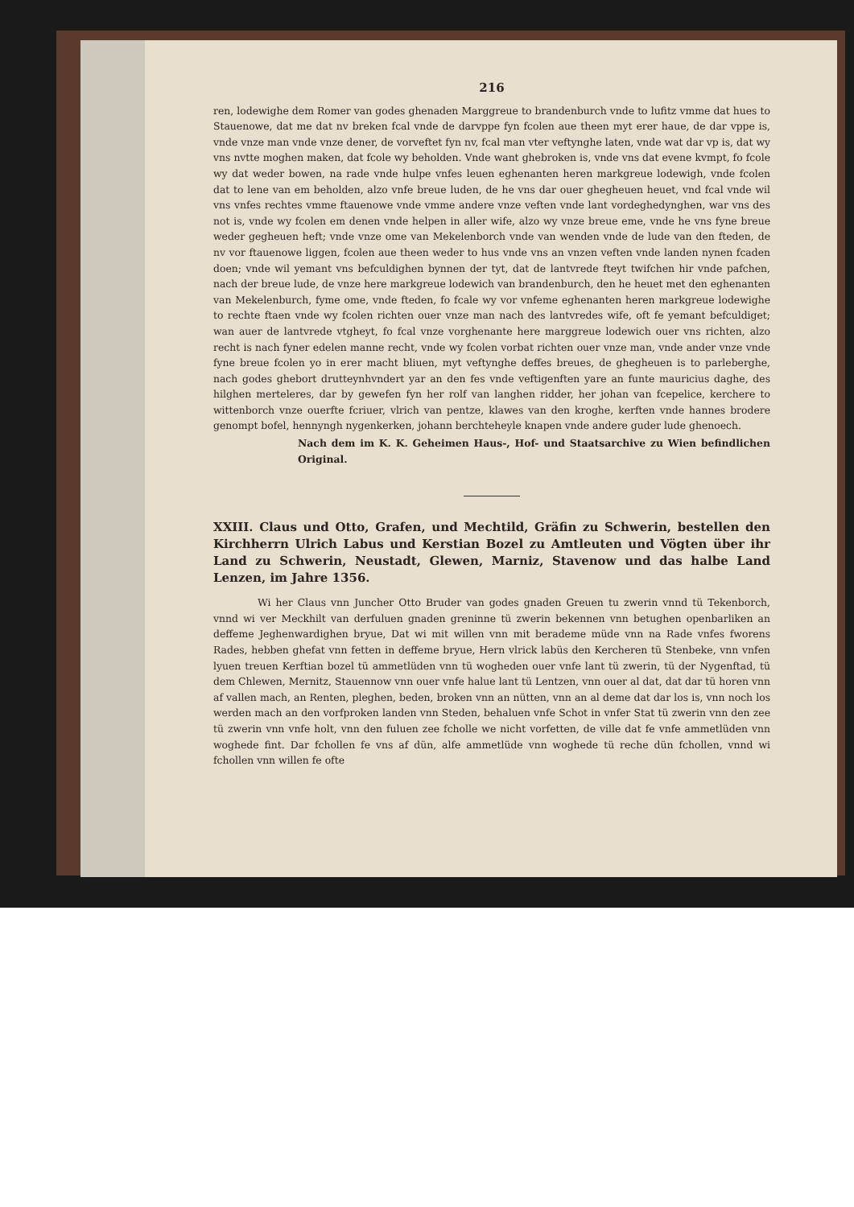216
ren, lodewighe dem Romer van godes ghenaden Marggreue to brandenburch vnde to lufitz vmme dat hues to Stauenowe, dat me dat nv breken fcal vnde de darvppe fyn fcolen aue theen myt erer haue, de dar vppe is, vnde vnze man vnde vnze dener, de vorveftet fyn nv, fcal man vter veftynghe laten, vnde wat dar vp is, dat wy vns nvtte moghen maken, dat fcole wy beholden. Vnde want ghebroken is, vnde vns dat evene kvmpt, fo fcole wy dat weder bowen, na rade vnde hulpe vnfes leuen eghenanten heren markgreue lodewigh, vnde fcolen dat to lene van em beholden, alzo vnfe breue luden, de he vns dar ouer ghegheuen heuet, vnd fcal vnde wil vns vnfes rechtes vmme ftauenowe vnde vmme andere vnze veften vnde lant vordeghedynghen, war vns des not is, vnde wy fcolen em denen vnde helpen in aller wife, alzo wy vnze breue eme, vnde he vns fyne breue weder gegheuen heft; vnde vnze ome van Mekelenborch vnde van wenden vnde de lude van den fteden, de nv vor ftauenowe liggen, fcolen aue theen weder to hus vnde vns an vnzen veften vnde landen nynen fcaden doen; vnde wil yemant vns befculdighen bynnen der tyt, dat de lantvrede fteyt twifchen hir vnde pafchen, nach der breue lude, de vnze here markgreue lodewich van brandenburch, den he heuet met den eghenanten van Mekelenburch, fyme ome, vnde fteden, fo fcale wy vor vnfeme eghenanten heren markgreue lodewighe to rechte ftaen vnde wy fcolen richten ouer vnze man nach des lantvredes wife, oft fe yemant befculdiget; wan auer de lantvrede vtgheyt, fo fcal vnze vorghenante here marggreue lodewich ouer vns richten, alzo recht is nach fyner edelen manne recht, vnde wy fcolen vorbat richten ouer vnze man, vnde ander vnze vnde fyne breue fcolen yo in erer macht bliuen, myt veftynghe deffes breues, de ghegheuen is to parleberghe, nach godes ghebort drutteynhvndert yar an den fes vnde veftigenften yare an funte mauricius daghe, des hilghen merteleres, dar by gewefen fyn her rolf van langhen ridder, her johan van fcepelice, kerchere to wittenborch vnze ouerfte fcriuer, vlrich van pentze, klawes van den kroghe, kerften vnde hannes brodere genompt bofel, hennyngh nygenkerken, johann berchteheyle knapen vnde andere guder lude ghenoech.
Nach dem im K. K. Geheimen Haus-, Hof- und Staatsarchive zu Wien befindlichen Original.
XXIII. Claus und Otto, Grafen, und Mechtild, Gräfin zu Schwerin, bestellen den Kirchherrn Ulrich Labus und Kerstian Bozel zu Amtleuten und Vögten über ihr Land zu Schwerin, Neustadt, Glewen, Marniz, Stavenow und das halbe Land Lenzen, im Jahre 1356.
Wi her Claus vnn Juncher Otto Bruder van godes gnaden Greuen tu zwerin vnnd tü Tekenborch, vnnd wi ver Meckhilt van derfuluen gnaden greninne tü zwerin bekennen vnn betughen openbarliken an deffeme Jeghenwardighen bryue, Dat wi mit willen vnn mit berademe müde vnn na Rade vnfes fworens Rades, hebben ghefat vnn fetten in deffeme bryue, Hern vlrick labüs den Kercheren tü Stenbeke, vnn vnfen lyuen treuen Kerftian bozel tü ammetlüden vnn tü wogheden ouer vnfe lant tü zwerin, tü der Nygenftad, tü dem Chlewen, Mernitz, Stauennow vnn ouer vnfe halue lant tü Lentzen, vnn ouer al dat, dat dar tü horen vnn af vallen mach, an Renten, pleghen, beden, broken vnn an nütten, vnn an al deme dat dar los is, vnn noch los werden mach an den vorfproken landen vnn Steden, behaluen vnfe Schot in vnfer Stat tü zwerin vnn den zee tü zwerin vnn vnfe holt, vnn den fuluen zee fcholle we nicht vorfetten, de ville dat fe vnfe ammetlüden vnn woghede fint. Dar fchollen fe vns af dün, alfe ammetlüde vnn woghede tü reche dün fchollen, vnnd wi fchollen vnn willen fe ofte